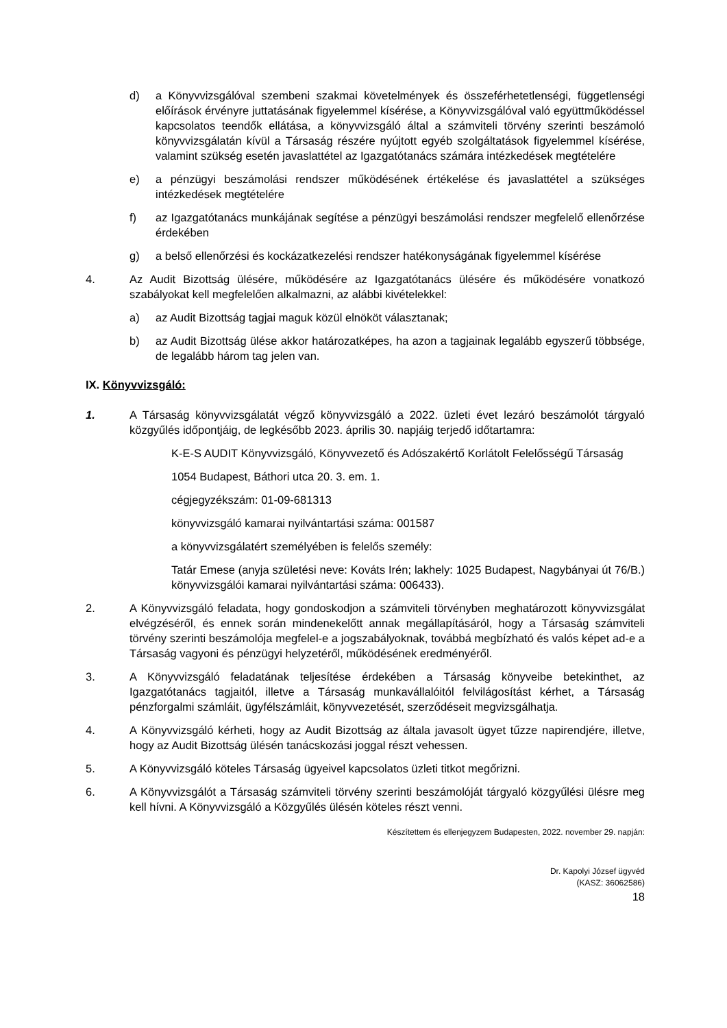d) a Könyvvizsgálóval szembeni szakmai követelmények és összeférhetetlenségi, függetlenségi előírások érvényre juttatásának figyelemmel kísérése, a Könyvvizsgálóval való együttműködéssel kapcsolatos teendők ellátása, a könyvvizsgáló által a számviteli törvény szerinti beszámoló könyvvizsgálatán kívül a Társaság részére nyújtott egyéb szolgáltatások figyelemmel kísérése, valamint szükség esetén javaslattétel az Igazgatótanács számára intézkedések megtételére
e) a pénzügyi beszámolási rendszer működésének értékelése és javaslattétel a szükséges intézkedések megtételére
f) az Igazgatótanács munkájának segítése a pénzügyi beszámolási rendszer megfelelő ellenőrzése érdekében
g) a belső ellenőrzési és kockázatkezelési rendszer hatékonyságának figyelemmel kísérése
4. Az Audit Bizottság ülésére, működésére az Igazgatótanács ülésére és működésére vonatkozó szabályokat kell megfelelően alkalmazni, az alábbi kivételekkel:
a) az Audit Bizottság tagjai maguk közül elnököt választanak;
b) az Audit Bizottság ülése akkor határozatképes, ha azon a tagjainak legalább egyszerű többsége, de legalább három tag jelen van.
IX. Könyvvizsgáló:
1. A Társaság könyvvizsgálatát végző könyvvizsgáló a 2022. üzleti évet lezáró beszámolót tárgyaló közgyűlés időpontjáig, de legkésőbb 2023. április 30. napjáig terjedő időtartamra:
K-E-S AUDIT Könyvvizsgáló, Könyvvezető és Adószakértő Korlátolt Felelősségű Társaság
1054 Budapest, Báthori utca 20. 3. em. 1.
cégjegyzékszám: 01-09-681313
könyvvizsgáló kamarai nyilvántartási száma: 001587
a könyvvizsgálatért személyében is felelős személy:
Tatár Emese (anyja születési neve: Kováts Irén; lakhely: 1025 Budapest, Nagybányai út 76/B.) könyvvizsgálói kamarai nyilvántartási száma: 006433).
2. A Könyvvizsgáló feladata, hogy gondoskodjon a számviteli törvényben meghatározott könyvvizsgálat elvégzéséről, és ennek során mindenekelőtt annak megállapításáról, hogy a Társaság számviteli törvény szerinti beszámolója megfelel-e a jogszabályoknak, továbbá megbízható és valós képet ad-e a Társaság vagyoni és pénzügyi helyzetéről, működésének eredményéről.
3. A Könyvvizsgáló feladatának teljesítése érdekében a Társaság könyveibe betekinthet, az Igazgatótanács tagjaitól, illetve a Társaság munkavállalóitól felvilágosítást kérhet, a Társaság pénzforgalmi számláit, ügyfélszámláit, könyvvezetését, szerződéseit megvizsgálhatja.
4. A Könyvvizsgáló kérheti, hogy az Audit Bizottság az általa javasolt ügyet tűzze napirendjére, illetve, hogy az Audit Bizottság ülésén tanácskozási joggal részt vehessen.
5. A Könyvvizsgáló köteles Társaság ügyeivel kapcsolatos üzleti titkot megőrizni.
6. A Könyvvizsgálót a Társaság számviteli törvény szerinti beszámolóját tárgyaló közgyűlési ülésre meg kell hívni. A Könyvvizsgáló a Közgyűlés ülésén köteles részt venni.
Készítettem és ellenjegyzem Budapesten, 2022. november 29. napján:
Dr. Kapolyi József ügyvéd
(KASZ: 36062586)
18